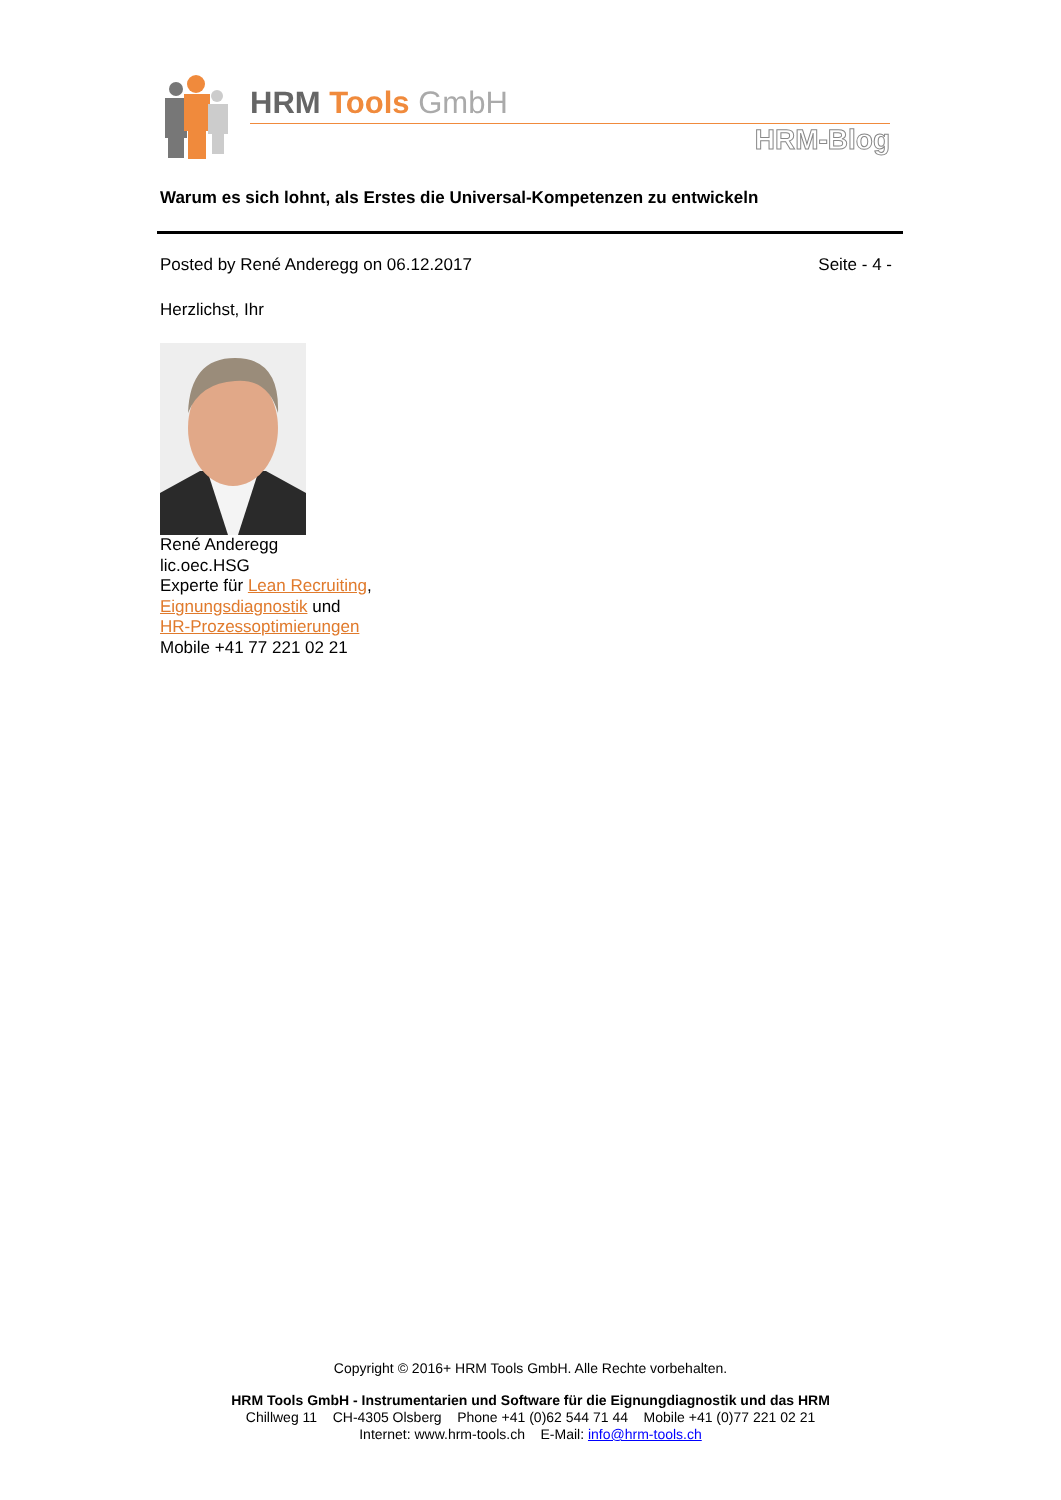HRM Tools GmbH
HRM-Blog
Warum es sich lohnt, als Erstes die Universal-Kompetenzen zu entwickeln
Posted by René Anderegg on 06.12.2017 Seite - 4 -
Herzlichst, Ihr
René Anderegg
lic.oec.HSG
Experte für Lean Recruiting,
Eignungsdiagnostik und
HR-Prozessoptimierungen
Mobile +41 77 221 02 21
Copyright © 2016+ HRM Tools GmbH. Alle Rechte vorbehalten.
HRM Tools GmbH - Instrumentarien und Software für die Eignungdiagnostik und das HRM
Chillweg 11 CH-4305 Olsberg Phone +41 (0)62 544 71 44 Mobile +41 (0)77 221 02 21
Internet: www.hrm-tools.ch E-Mail: info@hrm-tools.ch